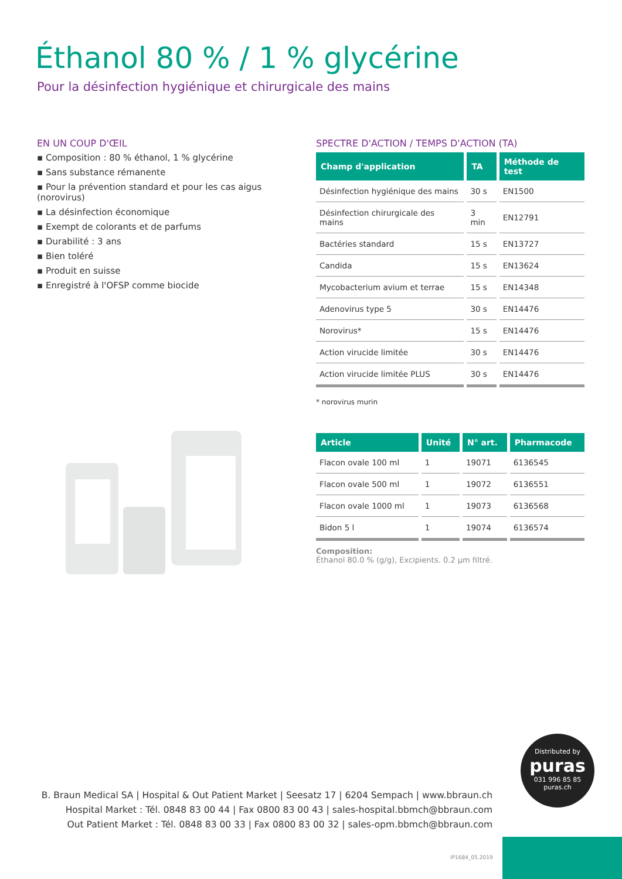Éthanol 80 % / 1 % glycérine
Pour la désinfection hygiénique et chirurgicale des mains
EN UN COUP D'ŒIL
▪ Composition : 80 % éthanol, 1 % glycérine
▪ Sans substance rémanente
▪ Pour la prévention standard et pour les cas aigus (norovirus)
▪ La désinfection économique
▪ Exempt de colorants et de parfums
▪ Durabilité : 3 ans
▪ Bien toléré
▪ Produit en suisse
▪ Enregistré à l'OFSP comme biocide
SPECTRE D'ACTION / TEMPS D'ACTION (TA)
| Champ d'application | TA | Méthode de test |
| --- | --- | --- |
| Désinfection hygiénique des mains | 30 s | EN1500 |
| Désinfection chirurgicale des mains | 3 min | EN12791 |
| Bactéries standard | 15 s | EN13727 |
| Candida | 15 s | EN13624 |
| Mycobacterium avium et terrae | 15 s | EN14348 |
| Adenovirus type 5 | 30 s | EN14476 |
| Norovirus* | 15 s | EN14476 |
| Action virucide limitée | 30 s | EN14476 |
| Action virucide limitée PLUS | 30 s | EN14476 |
* norovirus murin
| Article | Unité | N° art. | Pharmacode |
| --- | --- | --- | --- |
| Flacon ovale 100 ml | 1 | 19071 | 6136545 |
| Flacon ovale 500 ml | 1 | 19072 | 6136551 |
| Flacon ovale 1000 ml | 1 | 19073 | 6136568 |
| Bidon 5 l | 1 | 19074 | 6136574 |
Composition:
Éthanol 80.0 % (g/g), Excipients. 0.2 µm filtré.
Distributed by
puras
031 996 85 85
puras.ch
B. Braun Medical SA | Hospital & Out Patient Market | Seesatz 17 | 6204 Sempach | www.bbraun.ch
Hospital Market : Tél. 0848 83 00 44 | Fax 0800 83 00 43 | sales-hospital.bbmch@bbraun.com
Out Patient Market : Tél. 0848 83 00 33 | Fax 0800 83 00 32 | sales-opm.bbmch@bbraun.com
IP1684_05.2019